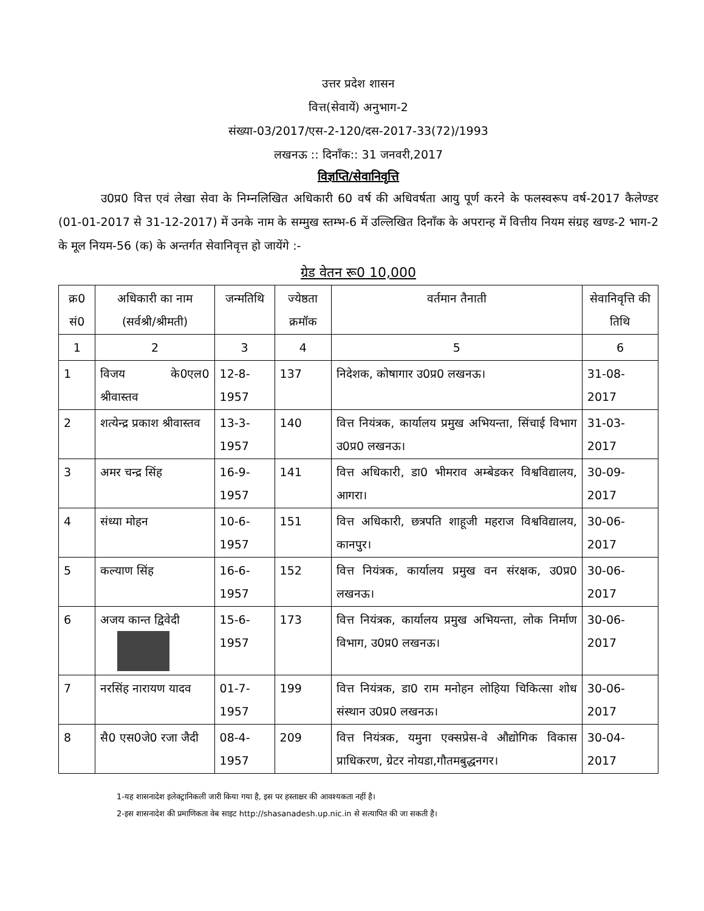उत्तर प्रदेश शासन
वित्त(सेवायें) अनुभाग-2
संख्या-03/2017/एस-2-120/दस-2017-33(72)/1993
लखनऊ :: दिनाँक:: 31 जनवरी,2017
विज्ञप्ति/सेवानिवृत्ति
उ0प्र0 वित्त एवं लेखा सेवा के निम्नलिखित अधिकारी 60 वर्ष की अधिवर्षता आयु पूर्ण करने के फलस्वरूप वर्ष-2017 कैलेण्डर (01-01-2017 से 31-12-2017) में उनके नाम के सम्मुख स्तम्भ-6 में उल्लिखित दिनाँक के अपरान्ह में वित्तीय नियम संग्रह खण्ड-2 भाग-2 के मूल नियम-56 (क) के अन्तर्गत सेवानिवृत्त हो जायेंगे :-
ग्रेड वेतन रू0 10,000
| क्र0 सं0 | अधिकारी का नाम (सर्वश्री/श्रीमती) | जन्मतिथि | ज्येष्ठता क्रमॉक | वर्तमान तैनाती | सेवानिवृत्ति की तिथि |
| --- | --- | --- | --- | --- | --- |
| 1 | 2 | 3 | 4 | 5 | 6 |
| 1 | विजय के0एल0 श्रीवास्तव | 12-8-1957 | 137 | निदेशक, कोषागार उ0प्र0 लखनऊ। | 31-08-2017 |
| 2 | शत्येन्द्र प्रकाश श्रीवास्तव | 13-3-1957 | 140 | वित्त नियंत्रक, कार्यालय प्रमुख अभियन्ता, सिंचाई विभाग उ0प्र0 लखनऊ। | 31-03-2017 |
| 3 | अमर चन्द्र सिंह | 16-9-1957 | 141 | वित्त अधिकारी, डा0 भीमराव अम्बेडकर विश्वविद्यालय, आगरा। | 30-09-2017 |
| 4 | संध्या मोहन | 10-6-1957 | 151 | वित्त अधिकारी, छत्रपति शाहूजी महराज विश्वविद्यालय, कानपुर। | 30-06-2017 |
| 5 | कल्याण सिंह | 16-6-1957 | 152 | वित्त नियंत्रक, कार्यालय प्रमुख वन संरक्षक, उ0प्र0 लखनऊ। | 30-06-2017 |
| 6 | अजय कान्त द्विवेदी | 15-6-1957 | 173 | वित्त नियंत्रक, कार्यालय प्रमुख अभियन्ता, लोक निर्माण विभाग, उ0प्र0 लखनऊ। | 30-06-2017 |
| 7 | नरसिंह नारायण यादव | 01-7-1957 | 199 | वित्त नियंत्रक, डा0 राम मनोहन लोहिया चिकित्सा शोध संस्थान उ0प्र0 लखनऊ। | 30-06-2017 |
| 8 | सै0 एस0जे0 रजा जैदी | 08-4-1957 | 209 | वित्त नियंत्रक, यमुना एक्सप्रेस-वे औद्योगिक विकास प्राधिकरण, ग्रेटर नोयडा,गौतमबुद्धनगर। | 30-04-2017 |
1-यह शासनादेश इलेक्ट्रानिकली जारी किया गया है, इस पर हस्ताक्षर की आवश्यकता नहीं है।
2-इस शासनादेश की प्रमाणिकता वेब साइट http://shasanadesh.up.nic.in से सत्यापित की जा सकती है।